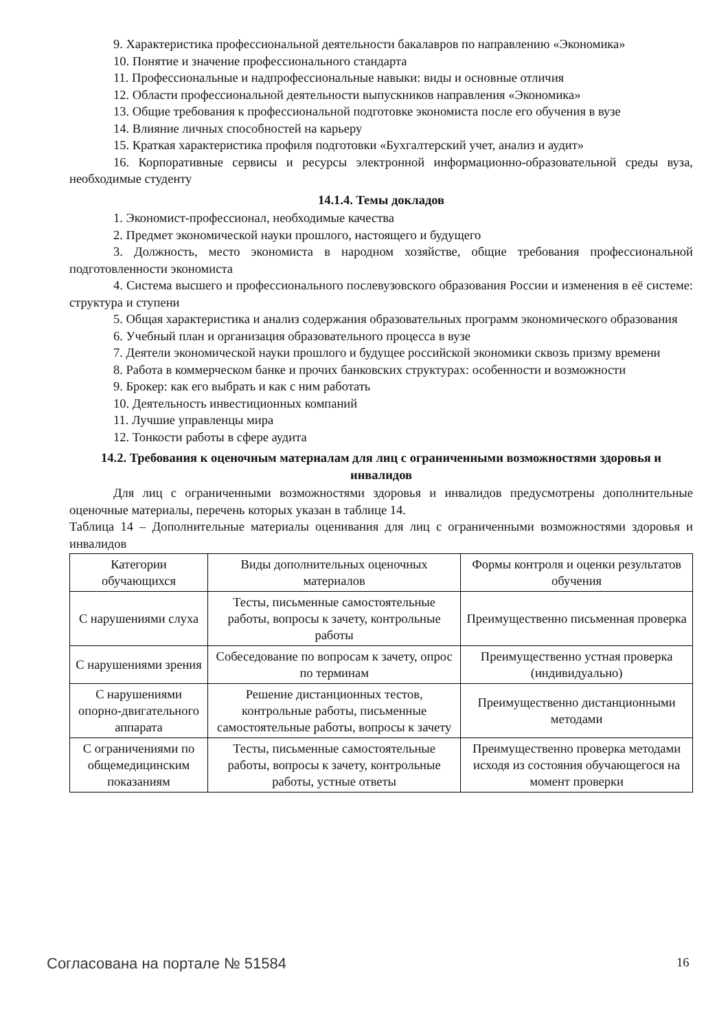9. Характеристика профессиональной деятельности бакалавров по направлению «Экономика»
10. Понятие и значение профессионального стандарта
11. Профессиональные и надпрофессиональные навыки: виды и основные отличия
12. Области профессиональной деятельности выпускников направления «Экономика»
13. Общие требования к профессиональной подготовке экономиста после его обучения в вузе
14. Влияние личных способностей на карьеру
15. Краткая характеристика профиля подготовки «Бухгалтерский учет, анализ и аудит»
16. Корпоративные сервисы и ресурсы электронной информационно-образовательной среды вуза, необходимые студенту
14.1.4. Темы докладов
1. Экономист-профессионал, необходимые качества
2. Предмет экономической науки прошлого, настоящего и будущего
3. Должность, место экономиста в народном хозяйстве, общие требования профессиональной подготовленности экономиста
4. Система высшего и профессионального послевузовского образования России и изменения в её системе: структура и ступени
5. Общая характеристика и анализ содержания образовательных программ экономического образования
6. Учебный план и организация образовательного процесса в вузе
7. Деятели экономической науки прошлого и будущее российской экономики сквозь призму времени
8. Работа в коммерческом банке и прочих банковских структурах: особенности и возможности
9. Брокер: как его выбрать и как с ним работать
10. Деятельность инвестиционных компаний
11. Лучшие управленцы мира
12. Тонкости работы в сфере аудита
14.2. Требования к оценочным материалам для лиц с ограниченными возможностями здоровья и инвалидов
Для лиц с ограниченными возможностями здоровья и инвалидов предусмотрены дополнительные оценочные материалы, перечень которых указан в таблице 14.
Таблица 14 – Дополнительные материалы оценивания для лиц с ограниченными возможностями здоровья и инвалидов
| Категории обучающихся | Виды дополнительных оценочных материалов | Формы контроля и оценки результатов обучения |
| С нарушениями слуха | Тесты, письменные самостоятельные работы, вопросы к зачету, контрольные работы | Преимущественно письменная проверка |
| С нарушениями зрения | Собеседование по вопросам к зачету, опрос по терминам | Преимущественно устная проверка (индивидуально) |
| С нарушениями опорно-двигательного аппарата | Решение дистанционных тестов, контрольные работы, письменные самостоятельные работы, вопросы к зачету | Преимущественно дистанционными методами |
| С ограничениями по общемедицинским показаниям | Тесты, письменные самостоятельные работы, вопросы к зачету, контрольные работы, устные ответы | Преимущественно проверка методами исходя из состояния обучающегося на момент проверки |
Согласована на портале № 51584 16